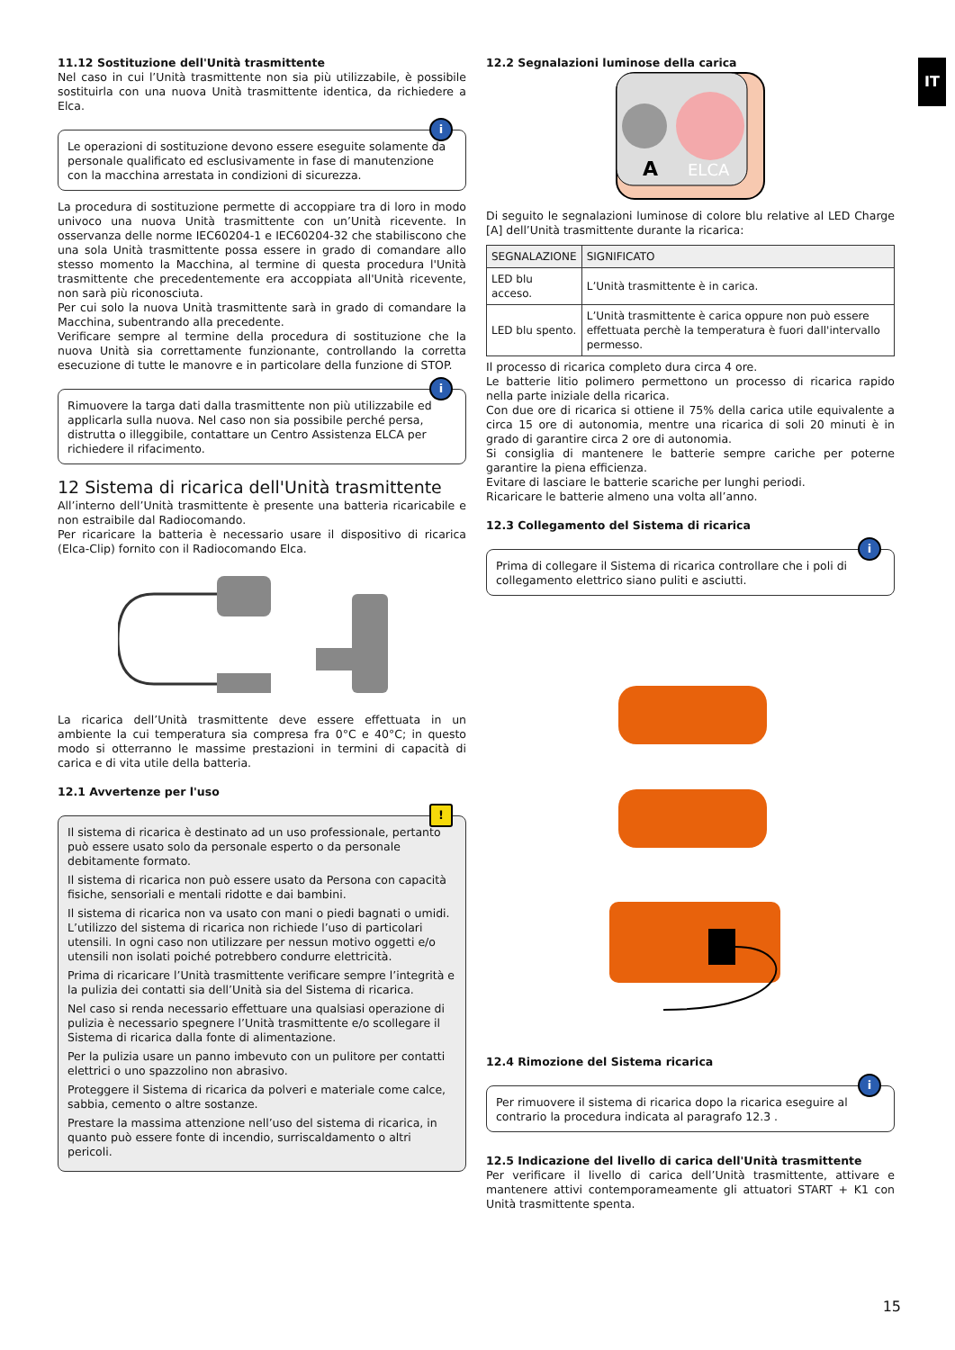IT
11.12 Sostituzione dell'Unità trasmittente
Nel caso in cui l’Unità trasmittente non sia più utilizzabile, è possibile sostituirla con una nuova Unità trasmittente identica, da richiedere a Elca.
i
Le operazioni di sostituzione devono essere eseguite solamente da personale qualificato ed esclusivamente in fase di manutenzione con la macchina arrestata in condizioni di sicurezza.
La procedura di sostituzione permette di accoppiare tra di loro in modo univoco una nuova Unità trasmittente con un’Unità ricevente. In osservanza delle norme IEC60204-1 e IEC60204-32 che stabiliscono che una sola Unità trasmittente possa essere in grado di comandare allo stesso momento la Macchina, al termine di questa procedura l'Unità trasmittente che precedentemente era accoppiata all'Unità ricevente, non sarà più riconosciuta.
Per cui solo la nuova Unità trasmittente sarà in grado di comandare la Macchina, subentrando alla precedente.
Verificare sempre al termine della procedura di sostituzione che la nuova Unità sia correttamente funzionante, controllando la corretta esecuzione di tutte le manovre e in particolare della funzione di STOP.
i
Rimuovere la targa dati dalla trasmittente non più utilizzabile ed applicarla sulla nuova. Nel caso non sia possibile perché persa, distrutta o illeggibile, contattare un Centro Assistenza ELCA per richiedere il rifacimento.
12 Sistema di ricarica dell'Unità trasmittente
All’interno dell’Unità trasmittente è presente una batteria ricaricabile e non estraibile dal Radiocomando.
Per ricaricare la batteria è necessario usare il dispositivo di ricarica (Elca-Clip) fornito con il Radiocomando Elca.
La ricarica dell’Unità trasmittente deve essere effettuata in un ambiente la cui temperatura sia compresa fra 0°C e 40°C; in questo modo si otterranno le massime prestazioni in termini di capacità di carica e di vita utile della batteria.
12.1 Avvertenze per l'uso
!
Il sistema di ricarica è destinato ad un uso professionale, pertanto può essere usato solo da personale esperto o da personale debitamente formato.
Il sistema di ricarica non può essere usato da Persona con capacità fisiche, sensoriali e mentali ridotte e dai bambini.
Il sistema di ricarica non va usato con mani o piedi bagnati o umidi. L’utilizzo del sistema di ricarica non richiede l’uso di particolari utensili. In ogni caso non utilizzare per nessun motivo oggetti e/o utensili non isolati poiché potrebbero condurre elettricità.
Prima di ricaricare l’Unità trasmittente verificare sempre l’integrità e la pulizia dei contatti sia dell’Unità sia del Sistema di ricarica.
Nel caso si renda necessario effettuare una qualsiasi operazione di pulizia è necessario spegnere l’Unità trasmittente e/o scollegare il Sistema di ricarica dalla fonte di alimentazione.
Per la pulizia usare un panno imbevuto con un pulitore per contatti elettrici o uno spazzolino non abrasivo.
Proteggere il Sistema di ricarica da polveri e materiale come calce, sabbia, cemento o altre sostanze.
Prestare la massima attenzione nell’uso del sistema di ricarica, in quanto può essere fonte di incendio, surriscaldamento o altri pericoli.
12.2 Segnalazioni luminose della carica
A
ELCA
Di seguito le segnalazioni luminose di colore blu relative al LED Charge [A] dell’Unità trasmittente durante la ricarica:
| SEGNALAZIONE | SIGNIFICATO |
| --- | --- |
| LED blu acceso. | L’Unità trasmittente è in carica. |
| LED blu spento. | L’Unità trasmittente è carica oppure non può essere effettuata perchè la temperatura è fuori dall'intervallo permesso. |
Il processo di ricarica completo dura circa 4 ore.
Le batterie litio polimero permettono un processo di ricarica rapido nella parte iniziale della ricarica.
Con due ore di ricarica si ottiene il 75% della carica utile equivalente a circa 15 ore di autonomia, mentre una ricarica di soli 20 minuti è in grado di garantire circa 2 ore di autonomia.
Si consiglia di mantenere le batterie sempre cariche per poterne garantire la piena efficienza.
Evitare di lasciare le batterie scariche per lunghi periodi.
Ricaricare le batterie almeno una volta all’anno.
12.3 Collegamento del Sistema di ricarica
i
Prima di collegare il Sistema di ricarica controllare che i poli di collegamento elettrico siano puliti e asciutti.
12.4 Rimozione del Sistema ricarica
i
Per rimuovere il sistema di ricarica dopo la ricarica eseguire al contrario la procedura indicata al paragrafo 12.3 .
12.5 Indicazione del livello di carica dell'Unità trasmittente
Per verificare il livello di carica dell’Unità trasmittente, attivare e mantenere attivi contemporameamente gli attuatori START + K1 con Unità trasmittente spenta.
15